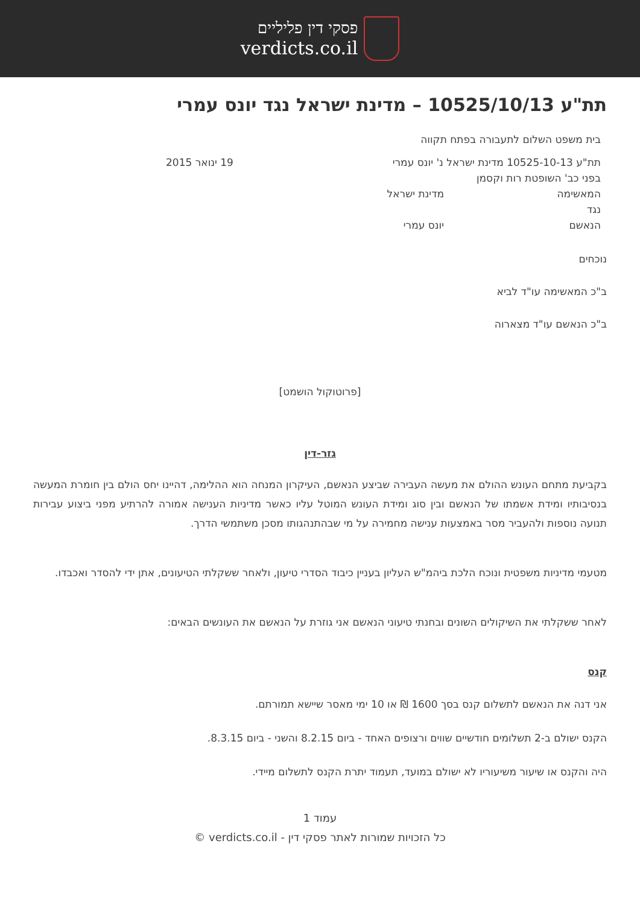פסקי דין פליליים
verdicts.co.il
תת"ע 10525/10/13 – מדינת ישראל נגד יונס עמרי
בית משפט השלום לתעבורה בפתח תקווה
תת"ע 10525-10-13 מדינת ישראל נ' יונס עמרי 19 ינואר 2015
בפני כב' השופטת רות וקסמן
המאשימה מדינת ישראל
נגד
הנאשם יונס עמרי
נוכחים
ב"כ המאשימה עו"ד לביא
ב"כ הנאשם עו"ד מצארוה
[פרוטוקול הושמט]
גזר-דין
בקביעת מתחם העונש ההולם את מעשה העבירה שביצע הנאשם, העיקרון המנחה הוא ההלימה, דהיינו יחס הולם בין חומרת המעשה בנסיבותיו ומידת אשמתו של הנאשם ובין סוג ומידת העונש המוטל עליו כאשר מדיניות הענישה אמורה להרתיע מפני ביצוע עבירות תנועה נוספות ולהעביר מסר באמצעות ענישה מחמירה על מי שבהתנהגותו מסכן משתמשי הדרך.
מטעמי מדיניות משפטית ונוכח הלכת ביהמ"ש העליון בעניין כיבוד הסדרי טיעון, ולאחר ששקלתי הטיעונים, אתן ידי להסדר ואכבדו.
לאחר ששקלתי את השיקולים השונים ובחנתי טיעוני הנאשם אני גוזרת על הנאשם את העונשים הבאים:
קנס
אני דנה את הנאשם לתשלום קנס בסך 1600 ₪ או 10 ימי מאסר שיישא תמורתם.
הקנס ישולם ב-2 תשלומים חודשיים שווים ורצופים האחד - ביום 8.2.15 והשני - ביום 8.3.15.
היה והקנס או שיעור משיעוריו לא ישולם במועד, תעמוד יתרת הקנס לתשלום מיידי.
עמוד 1
כל הזכויות שמורות לאתר פסקי דין - verdicts.co.il ©